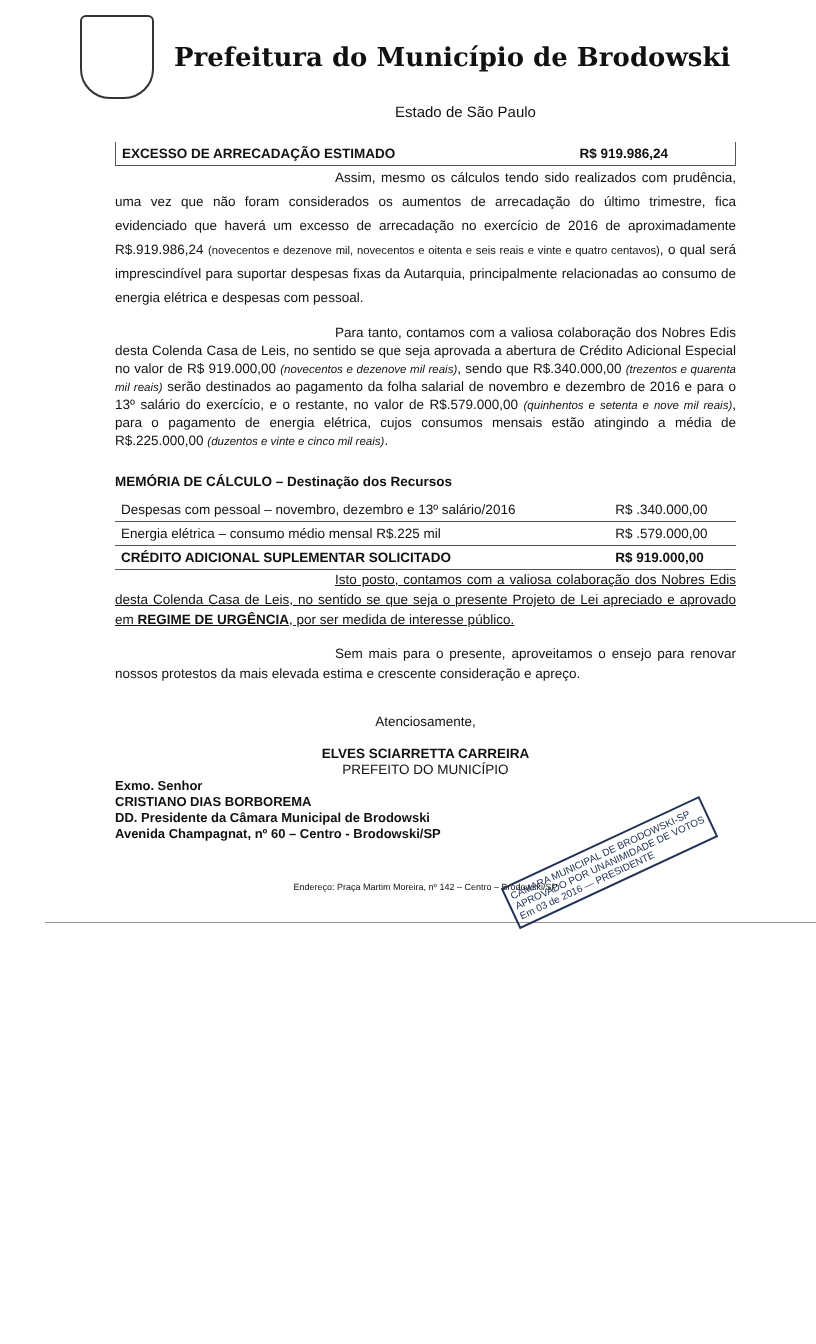Prefeitura do Município de Brodowski
Estado de São Paulo
| EXCESSO DE ARRECADAÇÃO ESTIMADO | R$ 919.986,24 |
Assim, mesmo os cálculos tendo sido realizados com prudência, uma vez que não foram considerados os aumentos de arrecadação do último trimestre, fica evidenciado que haverá um excesso de arrecadação no exercício de 2016 de aproximadamente R$.919.986,24 (novecentos e dezenove mil, novecentos e oitenta e seis reais e vinte e quatro centavos), o qual será imprescindível para suportar despesas fixas da Autarquia, principalmente relacionadas ao consumo de energia elétrica e despesas com pessoal.
Para tanto, contamos com a valiosa colaboração dos Nobres Edis desta Colenda Casa de Leis, no sentido se que seja aprovada a abertura de Crédito Adicional Especial no valor de R$ 919.000,00 (novecentos e dezenove mil reais), sendo que R$.340.000,00 (trezentos e quarenta mil reais) serão destinados ao pagamento da folha salarial de novembro e dezembro de 2016 e para o 13º salário do exercício, e o restante, no valor de R$.579.000,00 (quinhentos e setenta e nove mil reais), para o pagamento de energia elétrica, cujos consumos mensais estão atingindo a média de R$.225.000,00 (duzentos e vinte e cinco mil reais).
MEMÓRIA DE CÁLCULO – Destinação dos Recursos
| Despesas com pessoal – novembro, dezembro e 13º salário/2016 | R$ .340.000,00 |
| Energia elétrica – consumo médio mensal R$.225 mil | R$ .579.000,00 |
| CRÉDITO ADICIONAL SUPLEMENTAR SOLICITADO | R$ 919.000,00 |
Isto posto, contamos com a valiosa colaboração dos Nobres Edis desta Colenda Casa de Leis, no sentido se que seja o presente Projeto de Lei apreciado e aprovado em REGIME DE URGÊNCIA, por ser medida de interesse público.
Sem mais para o presente, aproveitamos o ensejo para renovar nossos protestos da mais elevada estima e crescente consideração e apreço.
Atenciosamente,
ELVES SCIARRETTA CARREIRA
PREFEITO DO MUNICÍPIO
Exmo. Senhor
CRISTIANO DIAS BORBOREMA
DD. Presidente da Câmara Municipal de Brodowski
Avenida Champagnat, nº 60 – Centro - Brodowski/SP
CÂMARA MUNICIPAL DE BRODOWSKI-SP
APROVADO POR UNANIMIDADE DE VOTOS
Em 03 de 2016 — PRESIDENTE
Endereço: Praça Martim Moreira, nº 142 – Centro – Brodowski/SP